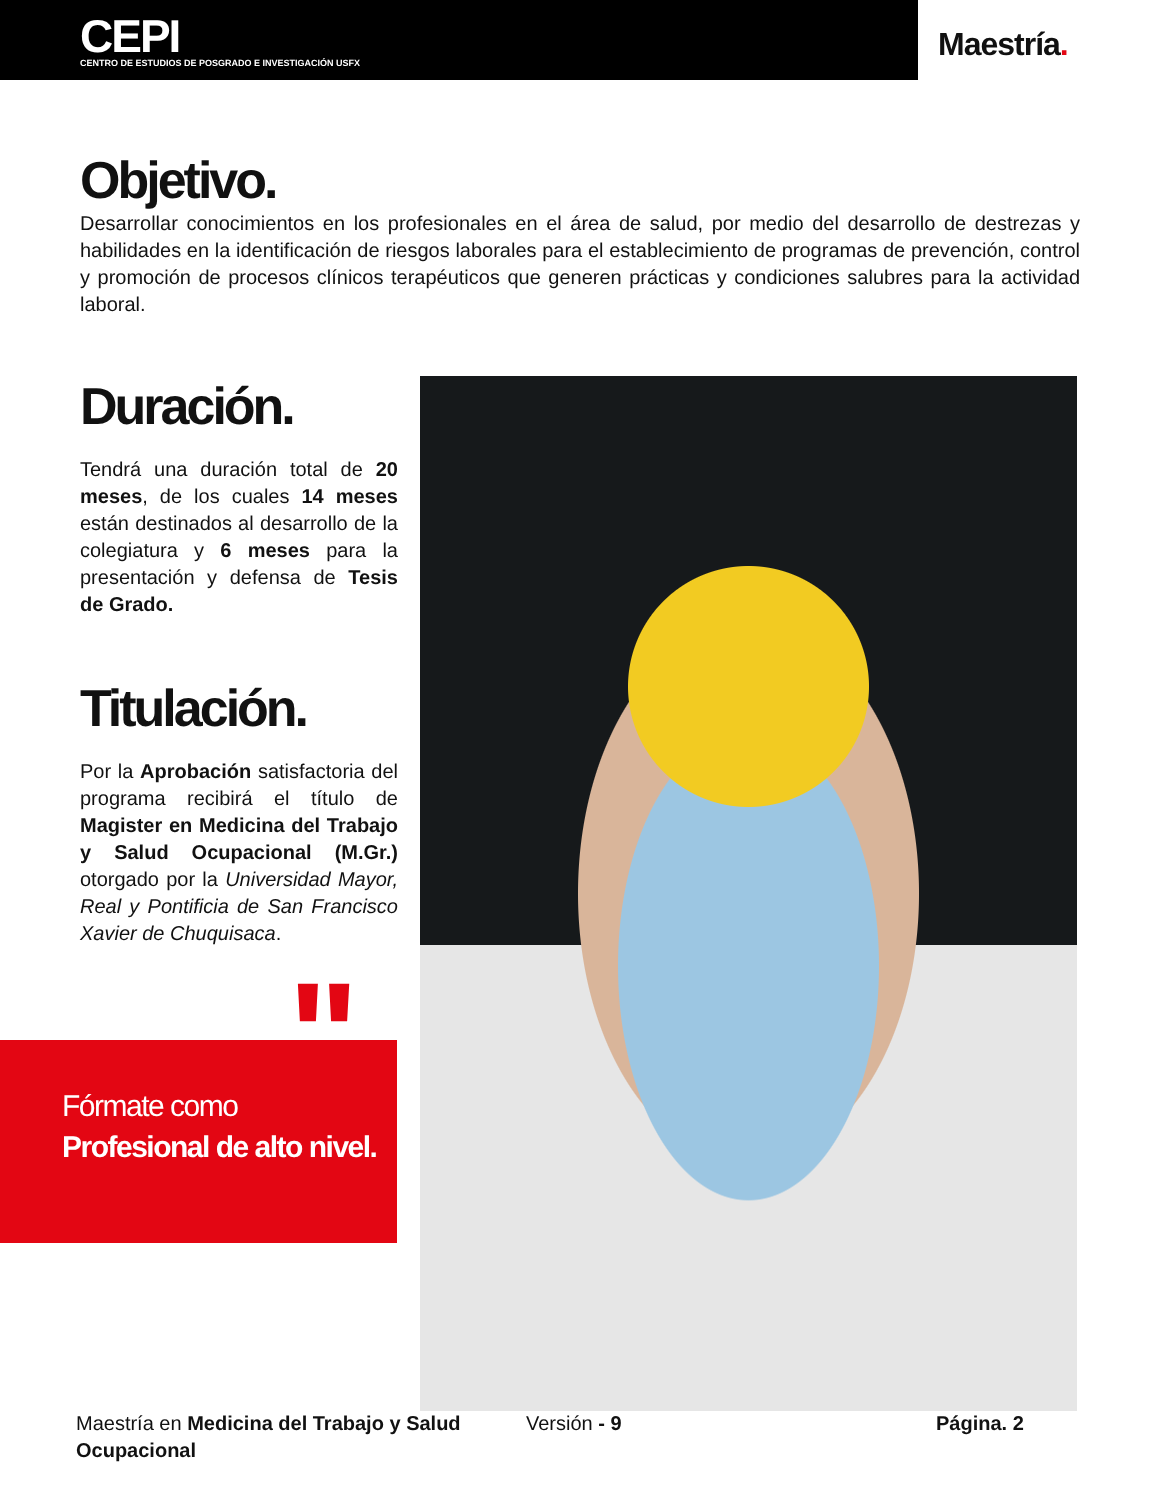CEPI
CENTRO DE ESTUDIOS DE POSGRADO E INVESTIGACIÓN USFX
Maestría.
Objetivo.
Desarrollar conocimientos en los profesionales en el área de salud, por medio del desarrollo de destrezas y habilidades en la identificación de riesgos laborales para el establecimiento de programas de prevención, control y promoción de procesos clínicos terapéuticos que generen prácticas y condiciones salubres para la actividad laboral.
Duración.
Tendrá una duración total de 20 meses, de los cuales 14 meses están destinados al desarrollo de la colegiatura y 6 meses para la presentación y defensa de Tesis de Grado.
Titulación.
Por la Aprobación satisfactoria del programa recibirá el título de Magister en Medicina del Trabajo y Salud Ocupacional (M.Gr.) otorgado por la Universidad Mayor, Real y Pontificia de San Francisco Xavier de Chuquisaca.
"
Fórmate como
Profesional de alto nivel.
Maestría en Medicina del Trabajo y Salud Ocupacional
Versión - 9 Página. 2